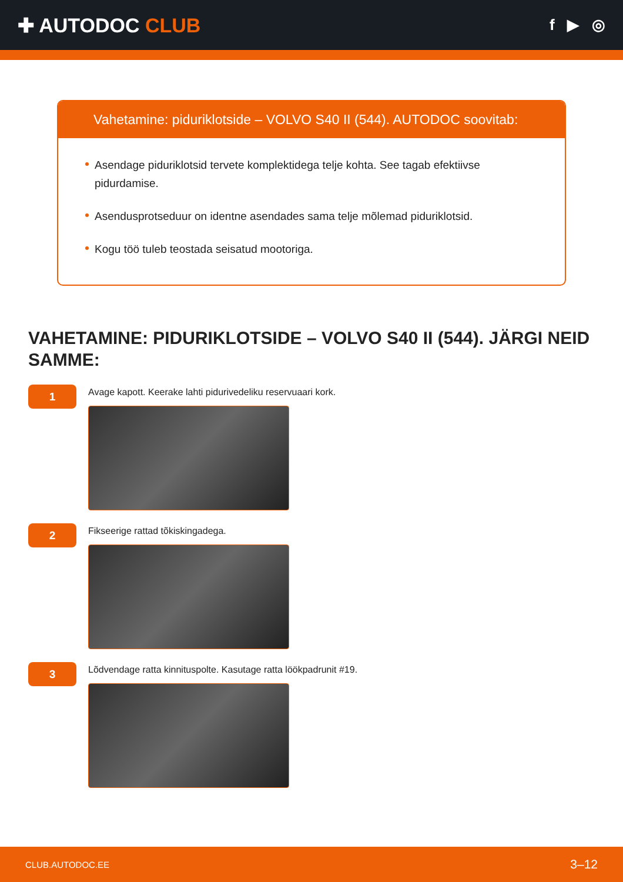✚ AUTODOC CLUB
f ▶ ◎
Vahetamine: piduriklotside – VOLVO S40 II (544). AUTODOC soovitab:
Asendage piduriklotsid tervete komplektidega telje kohta. See tagab efektiivse pidurdamise.
Asendusprotseduur on identne asendades sama telje mõlemad piduriklotsid.
Kogu töö tuleb teostada seisatud mootoriga.
VAHETAMINE: PIDURIKLOTSIDE – VOLVO S40 II (544). JÄRGI NEID SAMME:
1
Avage kapott. Keerake lahti pidurivedeliku reservuaari kork.
2
Fikseerige rattad tõkiskingadega.
3
Lõdvendage ratta kinnituspolte. Kasutage ratta löökpadrunit #19.
CLUB.AUTODOC.EE 3–12